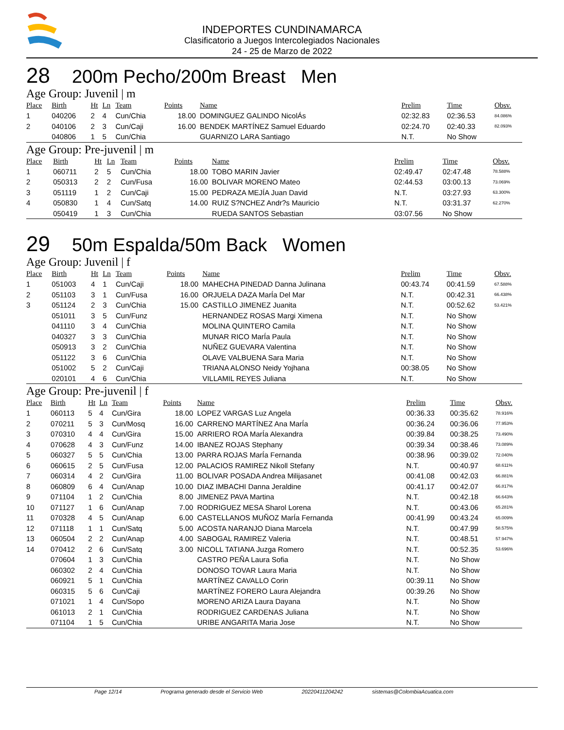INDEPORTES CUNDINAMARCA
Clasificatorio a Juegos Intercolegiados Nacionales
24 - 25 de Marzo de 2022
28 200m Pecho/200m Breast Men
Age Group: Juvenil | m
| Place | Birth | Ht | Ln | Team | Points | Name | Prelim | Time | Obsv. |
| --- | --- | --- | --- | --- | --- | --- | --- | --- | --- |
| 1 | 040206 | 2 | 4 | Cun/Chia | 18.00 | DOMINGUEZ GALINDO NicolÁs | 02:32.83 | 02:36.53 | 84.086% |
| 2 | 040106 | 2 | 3 | Cun/Caji | 16.00 | BENDEK MARTÍNEZ Samuel Eduardo | 02:24.70 | 02:40.33 | 82.093% |
| | 040806 | 1 | 5 | Cun/Chia | | GUARNIZO LARA Santiago | N.T. | No Show | |
Age Group: Pre-juvenil | m
| Place | Birth | Ht | Ln | Team | Points | Name | Prelim | Time | Obsv. |
| --- | --- | --- | --- | --- | --- | --- | --- | --- | --- |
| 1 | 060711 | 2 | 5 | Cun/Chia | 18.00 | TOBO MARIN Javier | 02:49.47 | 02:47.48 | 78.588% |
| 2 | 050313 | 2 | 2 | Cun/Fusa | 16.00 | BOLIVAR MORENO Mateo | 02:44.53 | 03:00.13 | 73.069% |
| 3 | 051119 | 1 | 2 | Cun/Caji | 15.00 | PEDRAZA MEJÍA Juan David | N.T. | 03:27.93 | 63.300% |
| 4 | 050830 | 1 | 4 | Cun/Satq | 14.00 | RUIZ S?NCHEZ Andr?s Mauricio | N.T. | 03:31.37 | 62.270% |
| | 050419 | 1 | 3 | Cun/Chia | | RUEDA SANTOS Sebastian | 03:07.56 | No Show | |
29 50m Espalda/50m Back Women
Age Group: Juvenil | f
| Place | Birth | Ht | Ln | Team | Points | Name | Prelim | Time | Obsv. |
| --- | --- | --- | --- | --- | --- | --- | --- | --- | --- |
| 1 | 051003 | 4 | 1 | Cun/Caji | 18.00 | MAHECHA PINEDAD Danna Julinana | 00:43.74 | 00:41.59 | 67.588% |
| 2 | 051103 | 3 | 1 | Cun/Fusa | 16.00 | ORJUELA DAZA MarÍa Del Mar | N.T. | 00:42.31 | 66.438% |
| 3 | 051124 | 2 | 3 | Cun/Chia | 15.00 | CASTILLO JIMENEZ Juanita | N.T. | 00:52.62 | 53.421% |
| | 051011 | 3 | 5 | Cun/Funz | | HERNANDEZ ROSAS Margi Ximena | N.T. | No Show | |
| | 041110 | 3 | 4 | Cun/Chia | | MOLINA QUINTERO Camila | N.T. | No Show | |
| | 040327 | 3 | 3 | Cun/Chia | | MUNAR RICO MarÍa Paula | N.T. | No Show | |
| | 050913 | 3 | 2 | Cun/Chia | | NUÑEZ GUEVARA Valentina | N.T. | No Show | |
| | 051122 | 3 | 6 | Cun/Chia | | OLAVE VALBUENA Sara Maria | N.T. | No Show | |
| | 051002 | 5 | 2 | Cun/Caji | | TRIANA ALONSO Neidy Yojhana | 00:38.05 | No Show | |
| | 020101 | 4 | 6 | Cun/Chia | | VILLAMIL REYES Juliana | N.T. | No Show | |
Age Group: Pre-juvenil | f
| Place | Birth | Ht | Ln | Team | Points | Name | Prelim | Time | Obsv. |
| --- | --- | --- | --- | --- | --- | --- | --- | --- | --- |
| 1 | 060113 | 5 | 4 | Cun/Gira | 18.00 | LOPEZ VARGAS Luz Angela | 00:36.33 | 00:35.62 | 78.916% |
| 2 | 070211 | 5 | 3 | Cun/Mosq | 16.00 | CARRENO MARTÍNEZ Ana MarÍa | 00:36.24 | 00:36.06 | 77.953% |
| 3 | 070310 | 4 | 4 | Cun/Gira | 15.00 | ARRIERO ROA MarÍa Alexandra | 00:39.84 | 00:38.25 | 73.490% |
| 4 | 070628 | 4 | 3 | Cun/Funz | 14.00 | IBANEZ ROJAS Stephany | 00:39.34 | 00:38.46 | 73.089% |
| 5 | 060327 | 5 | 5 | Cun/Chia | 13.00 | PARRA ROJAS MarÍa Fernanda | 00:38.96 | 00:39.02 | 72.040% |
| 6 | 060615 | 2 | 5 | Cun/Fusa | 12.00 | PALACIOS RAMIREZ Nikoll Stefany | N.T. | 00:40.97 | 68.611% |
| 7 | 060314 | 4 | 2 | Cun/Gira | 11.00 | BOLIVAR POSADA Andrea Milijasanet | 00:41.08 | 00:42.03 | 66.881% |
| 8 | 060809 | 6 | 4 | Cun/Anap | 10.00 | DIAZ IMBACHI Danna Jeraldine | 00:41.17 | 00:42.07 | 66.817% |
| 9 | 071104 | 1 | 2 | Cun/Chia | 8.00 | JIMENEZ PAVA Martina | N.T. | 00:42.18 | 66.643% |
| 10 | 071127 | 1 | 6 | Cun/Anap | 7.00 | RODRIGUEZ MESA Sharol Lorena | N.T. | 00:43.06 | 65.281% |
| 11 | 070328 | 4 | 5 | Cun/Anap | 6.00 | CASTELLANOS MUÑOZ MarÍa Fernanda | 00:41.99 | 00:43.24 | 65.009% |
| 12 | 071118 | 1 | 1 | Cun/Satq | 5.00 | ACOSTA NARANJO Diana Marcela | N.T. | 00:47.99 | 58.575% |
| 13 | 060504 | 2 | 2 | Cun/Anap | 4.00 | SABOGAL RAMIREZ Valeria | N.T. | 00:48.51 | 57.947% |
| 14 | 070412 | 2 | 6 | Cun/Satq | 3.00 | NICOLL TATIANA Juzga Romero | N.T. | 00:52.35 | 53.696% |
| | 070604 | 1 | 3 | Cun/Chia | | CASTRO PEÑA Laura Sofia | N.T. | No Show | |
| | 060302 | 2 | 4 | Cun/Chia | | DONOSO TOVAR Laura Maria | N.T. | No Show | |
| | 060921 | 5 | 1 | Cun/Chia | | MARTÍNEZ CAVALLO Corin | 00:39.11 | No Show | |
| | 060315 | 5 | 6 | Cun/Caji | | MARTÍNEZ FORERO Laura Alejandra | 00:39.26 | No Show | |
| | 071021 | 1 | 4 | Cun/Sopo | | MORENO ARIZA Laura Dayana | N.T. | No Show | |
| | 061013 | 2 | 1 | Cun/Chia | | RODRIGUEZ CARDENAS Juliana | N.T. | No Show | |
| | 071104 | 1 | 5 | Cun/Chia | | URIBE ANGARITA Maria Jose | N.T. | No Show | |
Page 12/14 Programa generado desde el Servicio Web 20220411204242 sistemas@ColombiaAcuatica.com